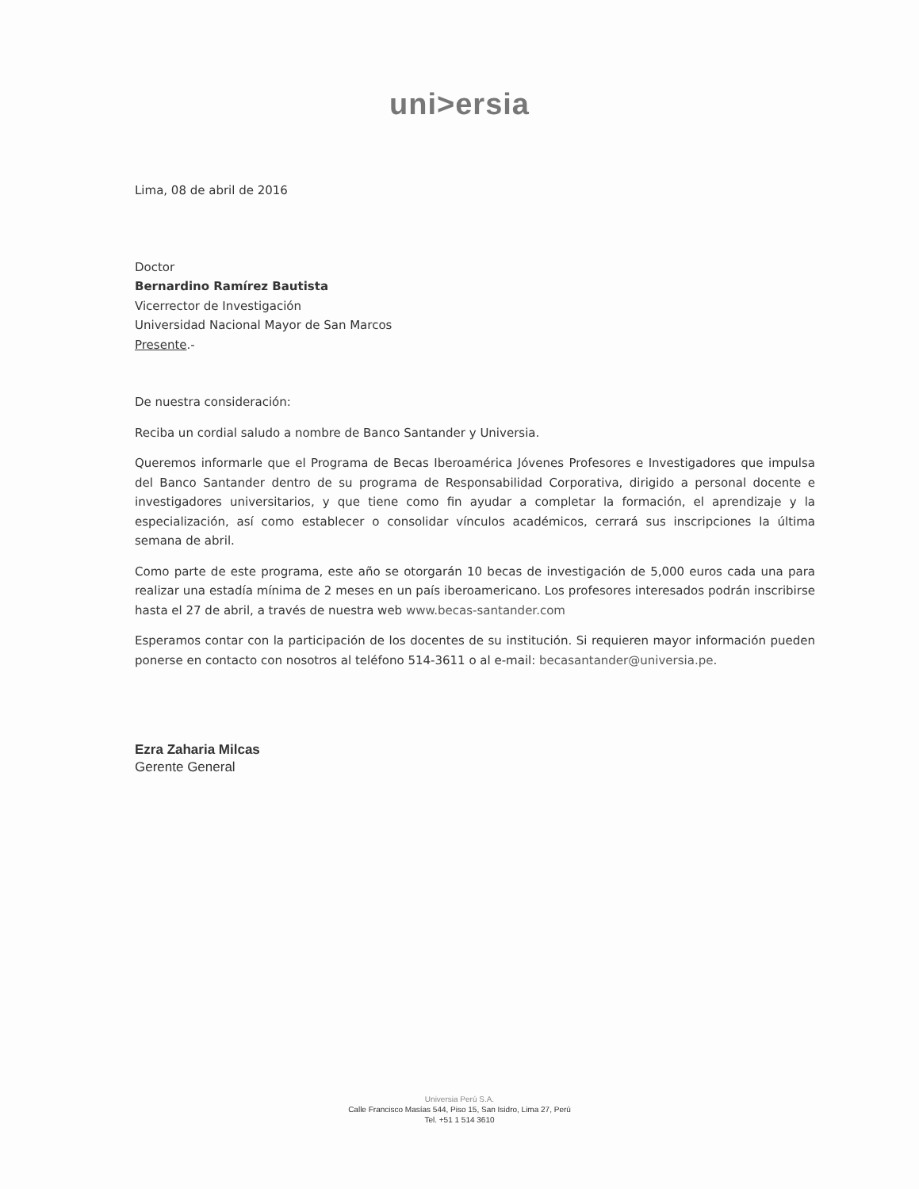uni>ersia
Lima, 08 de abril de 2016
Doctor
Bernardino Ramírez Bautista
Vicerrector de Investigación
Universidad Nacional Mayor de San Marcos
Presente.-
De nuestra consideración:
Reciba un cordial saludo a nombre de Banco Santander y Universia.
Queremos informarle que el Programa de Becas Iberoamérica Jóvenes Profesores e Investigadores que impulsa del Banco Santander dentro de su programa de Responsabilidad Corporativa, dirigido a personal docente e investigadores universitarios, y que tiene como fin ayudar a completar la formación, el aprendizaje y la especialización, así como establecer o consolidar vínculos académicos, cerrará sus inscripciones la última semana de abril.
Como parte de este programa, este año se otorgarán 10 becas de investigación de 5,000 euros cada una para realizar una estadía mínima de 2 meses en un país iberoamericano. Los profesores interesados podrán inscribirse hasta el 27 de abril, a través de nuestra web www.becas-santander.com
Esperamos contar con la participación de los docentes de su institución. Si requieren mayor información pueden ponerse en contacto con nosotros al teléfono 514-3611 o al e-mail: becasantander@universia.pe.
Ezra Zaharia Milcas
Gerente General
Universia Perú S.A.
Calle Francisco Masías 544, Piso 15, San Isidro, Lima 27, Perú
Tel. +51 1 514 3610